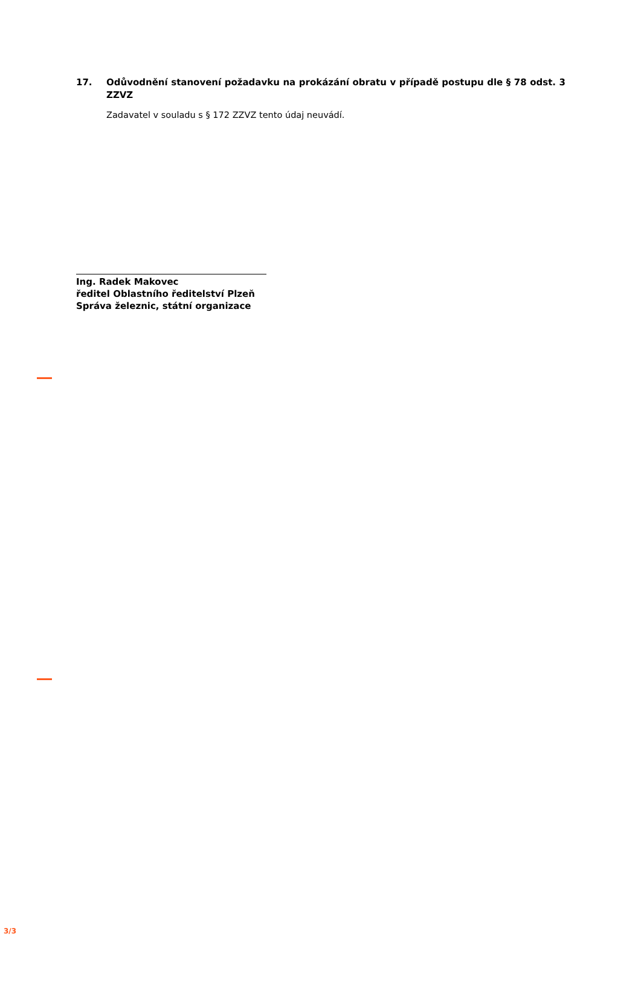17. Odůvodnění stanovení požadavku na prokázání obratu v případě postupu dle § 78 odst. 3 ZZVZ
Zadavatel v souladu s § 172 ZZVZ tento údaj neuvádí.
Ing. Radek Makovec
ředitel Oblastního ředitelství Plzeň
Správa železnic, státní organizace
3/3